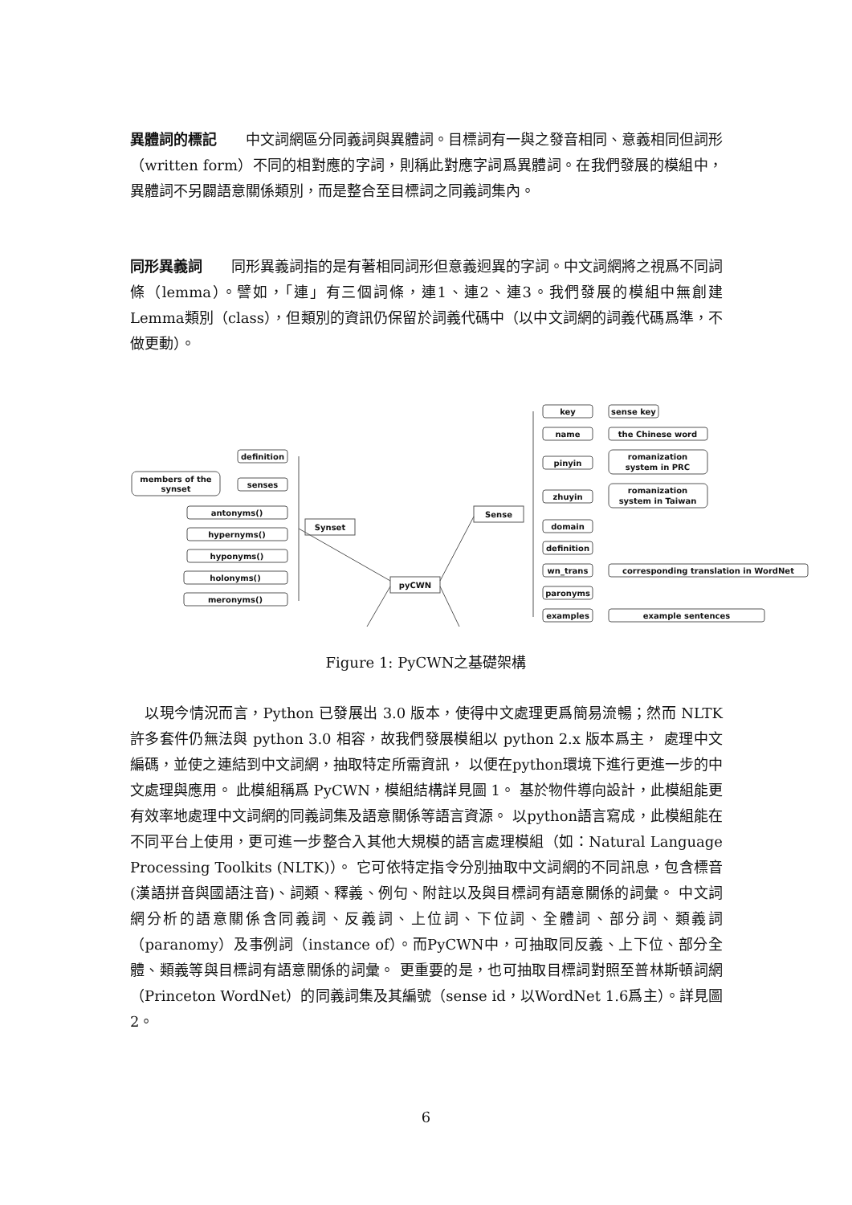異體詞的標記　　中文詞網區分同義詞與異體詞。目標詞有一與之發音相同、意義相同但詞形（written form）不同的相對應的字詞，則稱此對應字詞爲異體詞。在我們發展的模組中，異體詞不另闢語意關係類別，而是整合至目標詞之同義詞集內。
同形異義詞　　同形異義詞指的是有著相同詞形但意義迥異的字詞。中文詞網將之視爲不同詞條（lemma）。譬如，「連」有三個詞條，連1、連2、連3。我們發展的模組中無創建Lemma類別（class），但類別的資訊仍保留於詞義代碼中（以中文詞網的詞義代碼爲準，不做更動）。
definition
members of the
synset
senses
antonyms()
hypernyms()
hyponyms()
holonyms()
meronyms()
Synset
pyCWN
Sense
key
sense key
name
the Chinese word
pinyin
romanization
system in PRC
zhuyin
romanization
system in Taiwan
domain
definition
wn_trans
corresponding translation in WordNet
paronyms
examples
example sentences
Figure 1: PyCWN之基礎架構
　以現今情況而言，Python 已發展出 3.0 版本，使得中文處理更爲簡易流暢；然而 NLTK 許多套件仍無法與 python 3.0 相容，故我們發展模組以 python 2.x 版本爲主， 處理中文編碼，並使之連結到中文詞網，抽取特定所需資訊， 以便在python環境下進行更進一步的中文處理與應用。 此模組稱爲 PyCWN，模組結構詳見圖 1。 基於物件導向設計，此模組能更有效率地處理中文詞網的同義詞集及語意關係等語言資源。 以python語言寫成，此模組能在不同平台上使用，更可進一步整合入其他大規模的語言處理模組（如：Natural Language Processing Toolkits (NLTK)）。 它可依特定指令分別抽取中文詞網的不同訊息，包含標音(漢語拼音與國語注音)、詞類、釋義、例句、附註以及與目標詞有語意關係的詞彙。 中文詞網分析的語意關係含同義詞、反義詞、上位詞、下位詞、全體詞、部分詞、類義詞（paranomy）及事例詞（instance of）。而PyCWN中，可抽取同反義、上下位、部分全體、類義等與目標詞有語意關係的詞彙。 更重要的是，也可抽取目標詞對照至普林斯頓詞網（Princeton WordNet）的同義詞集及其編號（sense id，以WordNet 1.6爲主）。詳見圖 2。
6